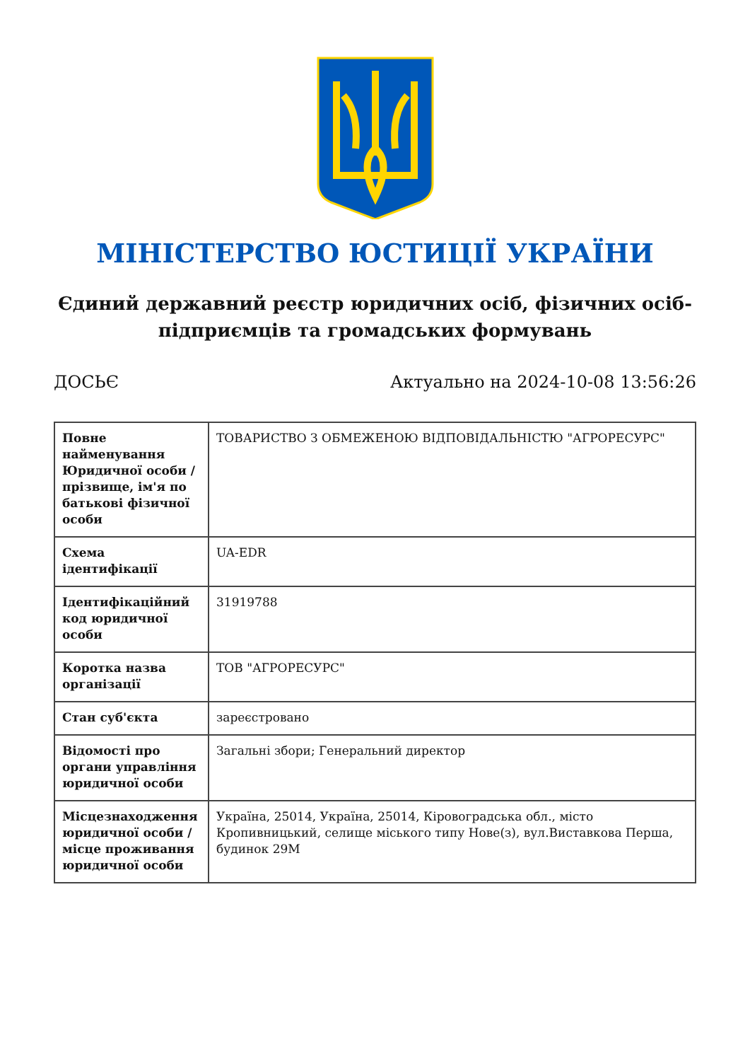МІНІСТЕРСТВО ЮСТИЦІЇ УКРАЇНИ
Єдиний державний реєстр юридичних осіб, фізичних осіб-підприємців та громадських формувань
ДОСЬЄ Актуально на 2024-10-08 13:56:26
| Повне найменування Юридичної особи / прізвище, ім'я по батькові фізичної особи | ТОВАРИСТВО З ОБМЕЖЕНОЮ ВІДПОВІДАЛЬНІСТЮ "АГРОРЕСУРС" |
| Схема ідентифікації | UA-EDR |
| Ідентифікаційний код юридичної особи | 31919788 |
| Коротка назва організації | ТОВ "АГРОРЕСУРС" |
| Стан суб'єкта | зареєстровано |
| Відомості про органи управління юридичної особи | Загальні збори; Генеральний директор |
| Місцезнаходження юридичної особи / місце проживання юридичної особи | Україна, 25014, Україна, 25014, Кіровоградська обл., місто Кропивницький, селище міського типу Нове(з), вул.Виставкова Перша, будинок 29М |